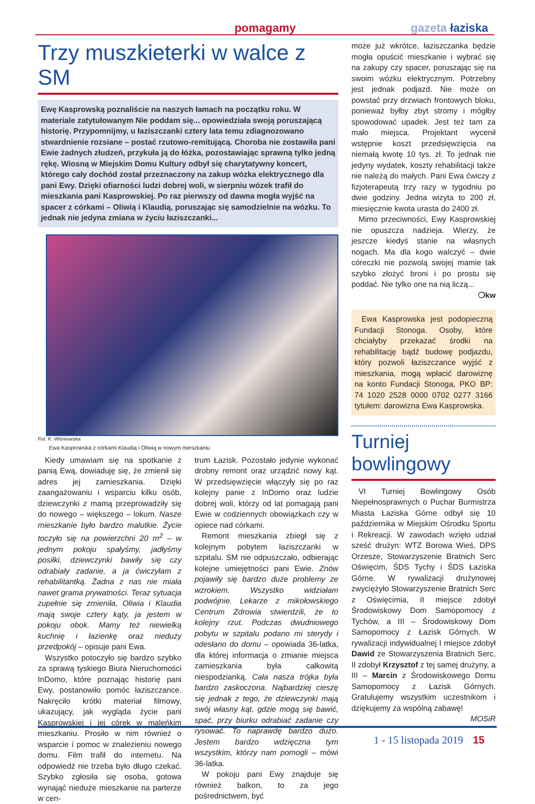pomagamy gazeta łaziska
Trzy muszkieterki w walce z SM
Ewę Kasprowską poznaliście na naszych łamach na początku roku. W materiale zatytułowanym Nie poddam się... opowiedziała swoją poruszającą historię. Przypomnijmy, u łaziszczanki cztery lata temu zdiagnozowano stwardnienie rozsiane – postać rzutowo-remitującą. Choroba nie zostawiła pani Ewie żadnych złudzeń, przykuła ją do łóżka, pozostawiając sprawną tylko jedną rękę. Wiosną w Miejskim Domu Kultury odbył się charytatywny koncert, którego cały dochód został przeznaczony na zakup wózka elektrycznego dla pani Ewy. Dzięki ofiarności ludzi dobrej woli, w sierpniu wózek trafił do mieszkania pani Kasprowskiej. Po raz pierwszy od dawna mogła wyjść na spacer z córkami – Oliwią i Klaudią, poruszając się samodzielnie na wózku. To jednak nie jedyna zmiana w życiu łaziszczanki...
Fot. K. Wiśniowska
Ewa Kasprowska z córkami Klaudią i Oliwią w nowym mieszkaniu
Kiedy umawiam się na spotkanie z panią Ewą, dowiaduję się, że zmienił się adres jej zamieszkania. Dzięki zaangażowaniu i wsparciu kilku osób, dziewczynki z mamą przeprowadziły się do nowego – większego – lokum. Nasze mieszkanie było bardzo malutkie. Życie toczyło się na powierzchni 20 m<sup>2</sup> – w jednym pokoju spałyśmy, jadłyśmy posiłki, dziewczynki bawiły się czy odrabiały zadanie, a ja ćwiczyłam z rehabilitantką. Żadna z nas nie miała nawet grama prywatności. Teraz sytuacja zupełnie się zmieniła, Oliwia i Klaudia mają swoje cztery kąty, ja jestem w pokoju obok. Mamy też niewielką kuchnię i łazienkę oraz nieduży przedpokój – opisuje pani Ewa.
Wszystko potoczyło się bardzo szybko za sprawą tyskiego Biura Nieruchomości InDomo, które poznając historię pani Ewy, postanowiło pomóc łaziszczance. Nakręciło krótki materiał filmowy, ukazujący, jak wygląda życie pani Kasprowskiej i jej córek w maleńkim mieszkaniu. Prosiło w nim również o wsparcie i pomoc w znalezieniu nowego domu. Film trafił do internetu. Na odpowiedź nie trzeba było długo czekać. Szybko zgłosiła się osoba, gotowa wynająć nieduże mieszkanie na parterze w cen-
trum Łazisk. Pozostało jedynie wykonać drobny remont oraz urządzić nowy kąt. W przedsięwzięcie włączyły się po raz kolejny panie z InDomo oraz ludzie dobrej woli, którzy od lat pomagają pani Ewie w codziennych obowiązkach czy w opiece nad córkami.
Remont mieszkania zbiegł się z kolejnym pobytem łaziszczanki w szpitalu. SM nie odpuszczało, odbierając kolejne umiejętności pani Ewie. Znów pojawiły się bardzo duże problemy ze wzrokiem. Wszystko widziałam podwójnie. Lekarze z mikołowskiego Centrum Zdrowia stwierdzili, że to kolejny rzut. Podczas dwudniowego pobytu w szpitalu podano mi sterydy i odesłano do domu – opowiada 36-latka, dla której informacja o zmianie miejsca zamieszkania była całkowitą niespodzianką. Cała nasza trójka była bardzo zaskoczona. Najbardziej cieszę się jednak z tego, że dziewczynki mają swój własny kąt, gdzie mogą się bawić, spać, przy biurku odrabiać zadanie czy rysować. To naprawdę bardzo dużo. Jestem bardzo wdzięczna tym wszystkim, którzy nam pomogli – mówi 36-latka.
W pokoju pani Ewy znajduje się również balkon, to za jego pośrednictwem, być
może już wkrótce, łaziszczanka będzie mogła opuścić mieszkanie i wybrać się na zakupy czy spacer, poruszając się na swoim wózku elektrycznym. Potrzebny jest jednak podjazd. Nie może on powstać przy drzwiach frontowych bloku, ponieważ byłby zbyt stromy i mógłby spowodować upadek. Jest też tam za mało miejsca. Projektant wycenił wstępnie koszt przedsięwzięcia na niemałą kwotę 10 tys. zł. To jednak nie jedyny wydatek, koszty rehabilitacji także nie należą do małych. Pani Ewa ćwiczy z fizjoterapeutą trzy razy w tygodniu po dwie godziny. Jedna wizyta to 200 zł, miesięcznie kwota urasta do 2400 zł.
Mimo przeciwności, Ewy Kasprowskiej nie opuszcza nadzieja. Wierzy, że jeszcze kiedyś stanie na własnych nogach. Ma dla kogo walczyć – dwie córeczki nie pozwolą swojej mamie tak szybko złożyć broni i po prostu się poddać. Nie tylko one na nią liczą...
❍kw
Ewa Kasprowska jest podopieczną Fundacji Stonoga. Osoby, które chciałyby przekazać środki na rehabilitację bądź budowę podjazdu, który pozwoli łaziszczance wyjść z mieszkania, mogą wpłacić darowiznę na konto Fundacji Stonoga, PKO BP: 74 1020 2528 0000 0702 0277 3166 tytułem: darowizna Ewa Kasprowska.
Turniej bowlingowy
VI Turniej Bowlingowy Osób Niepełnosprawnych o Puchar Burmistrza Miasta Łaziska Górne odbył się 10 października w Miejskim Ośrodku Sportu i Rekreacji. W zawodach wzięło udział sześć drużyn: WTZ Borowa Wieś, DPS Orzesze, Stowarzyszenie Bratnich Serc Oświęcim, ŚDS Tychy i ŚDS Łaziska Górne. W rywalizacji drużynowej zwyciężyło Stowarzyszenie Bratnich Serc z Oświęcimia, II miejsce zdobył Środowiskowy Dom Samopomocy z Tychów, a III – Środowiskowy Dom Samopomocy z Łazisk Górnych. W rywalizacji indywidualnej I miejsce zdobył Dawid ze Stowarzyszenia Bratnich Serc, II zdobył Krzysztof z tej samej drużyny, a III – Marcin z Środowiskowego Domu Samopomocy z Łazisk Górnych. Gratulujemy wszystkim uczestnikom i dziękujemy za wspólną zabawę!
MOSiR
1 - 15 listopada 2019 15